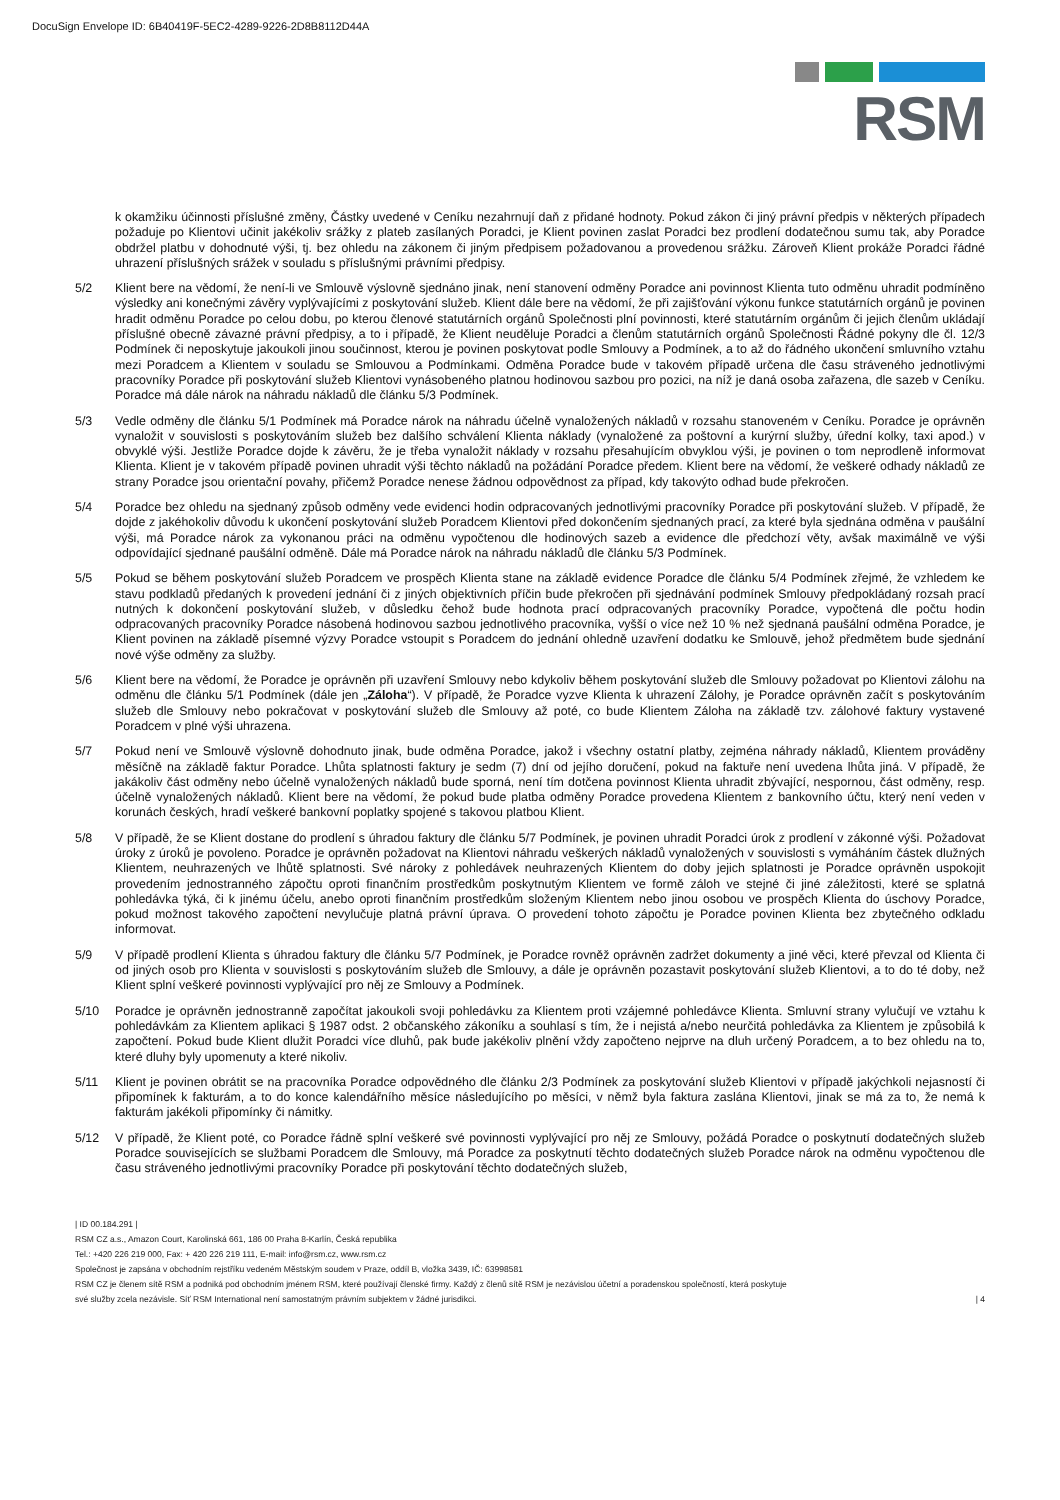DocuSign Envelope ID: 6B40419F-5EC2-4289-9226-2D8B8112D44A
RSM
k okamžiku účinnosti příslušné změny, Částky uvedené v Ceníku nezahrnují daň z přidané hodnoty. Pokud zákon či jiný právní předpis v některých případech požaduje po Klientovi učinit jakékoliv srážky z plateb zasílaných Poradci, je Klient povinen zaslat Poradci bez prodlení dodatečnou sumu tak, aby Poradce obdržel platbu v dohodnuté výši, tj. bez ohledu na zákonem či jiným předpisem požadovanou a provedenou srážku. Zároveň Klient prokáže Poradci řádné uhrazení příslušných srážek v souladu s příslušnými právními předpisy.
5/2 Klient bere na vědomí, že není-li ve Smlouvě výslovně sjednáno jinak, není stanovení odměny Poradce ani povinnost Klienta tuto odměnu uhradit podmíněno výsledky ani konečnými závěry vyplývajícími z poskytování služeb. Klient dále bere na vědomí, že při zajišťování výkonu funkce statutárních orgánů je povinen hradit odměnu Poradce po celou dobu, po kterou členové statutárních orgánů Společnosti plní povinnosti, které statutárním orgánům či jejich členům ukládají příslušné obecně závazné právní předpisy, a to i případě, že Klient neuděluje Poradci a členům statutárních orgánů Společnosti Řádné pokyny dle čl. 12/3 Podmínek či neposkytuje jakoukoli jinou součinnost, kterou je povinen poskytovat podle Smlouvy a Podmínek, a to až do řádného ukončení smluvního vztahu mezi Poradcem a Klientem v souladu se Smlouvou a Podmínkami. Odměna Poradce bude v takovém případě určena dle času stráveného jednotlivými pracovníky Poradce při poskytování služeb Klientovi vynásobeného platnou hodinovou sazbou pro pozici, na níž je daná osoba zařazena, dle sazeb v Ceníku. Poradce má dále nárok na náhradu nákladů dle článku 5/3 Podmínek.
5/3 Vedle odměny dle článku 5/1 Podmínek má Poradce nárok na náhradu účelně vynaložených nákladů v rozsahu stanoveném v Ceníku. Poradce je oprávněn vynaložit v souvislosti s poskytováním služeb bez dalšího schválení Klienta náklady (vynaložené za poštovní a kurýrní služby, úřední kolky, taxi apod.) v obvyklé výši. Jestliže Poradce dojde k závěru, že je třeba vynaložit náklady v rozsahu přesahujícím obvyklou výši, je povinen o tom neprodleně informovat Klienta. Klient je v takovém případě povinen uhradit výši těchto nákladů na požádání Poradce předem. Klient bere na vědomí, že veškeré odhady nákladů ze strany Poradce jsou orientační povahy, přičemž Poradce nenese žádnou odpovědnost za případ, kdy takovýto odhad bude překročen.
5/4 Poradce bez ohledu na sjednaný způsob odměny vede evidenci hodin odpracovaných jednotlivými pracovníky Poradce při poskytování služeb. V případě, že dojde z jakéhokoliv důvodu k ukončení poskytování služeb Poradcem Klientovi před dokončením sjednaných prací, za které byla sjednána odměna v paušální výši, má Poradce nárok za vykonanou práci na odměnu vypočtenou dle hodinových sazeb a evidence dle předchozí věty, avšak maximálně ve výši odpovídající sjednané paušální odměně. Dále má Poradce nárok na náhradu nákladů dle článku 5/3 Podmínek.
5/5 Pokud se během poskytování služeb Poradcem ve prospěch Klienta stane na základě evidence Poradce dle článku 5/4 Podmínek zřejmé, že vzhledem ke stavu podkladů předaných k provedení jednání či z jiných objektivních příčin bude překročen při sjednávání podmínek Smlouvy předpokládaný rozsah prací nutných k dokončení poskytování služeb, v důsledku čehož bude hodnota prací odpracovaných pracovníky Poradce, vypočtená dle počtu hodin odpracovaných pracovníky Poradce násobená hodinovou sazbou jednotlivého pracovníka, vyšší o více než 10 % než sjednaná paušální odměna Poradce, je Klient povinen na základě písemné výzvy Poradce vstoupit s Poradcem do jednání ohledně uzavření dodatku ke Smlouvě, jehož předmětem bude sjednání nové výše odměny za služby.
5/6 Klient bere na vědomí, že Poradce je oprávněn při uzavření Smlouvy nebo kdykoliv během poskytování služeb dle Smlouvy požadovat po Klientovi zálohu na odměnu dle článku 5/1 Podmínek (dále jen „Záloha“). V případě, že Poradce vyzve Klienta k uhrazení Zálohy, je Poradce oprávněn začít s poskytováním služeb dle Smlouvy nebo pokračovat v poskytování služeb dle Smlouvy až poté, co bude Klientem Záloha na základě tzv. zálohové faktury vystavené Poradcem v plné výši uhrazena.
5/7 Pokud není ve Smlouvě výslovně dohodnuto jinak, bude odměna Poradce, jakož i všechny ostatní platby, zejména náhrady nákladů, Klientem prováděny měsíčně na základě faktur Poradce. Lhůta splatnosti faktury je sedm (7) dní od jejího doručení, pokud na faktuře není uvedena lhůta jiná. V případě, že jakákoliv část odměny nebo účelně vynaložených nákladů bude sporná, není tím dotčena povinnost Klienta uhradit zbývající, nespornou, část odměny, resp. účelně vynaložených nákladů. Klient bere na vědomí, že pokud bude platba odměny Poradce provedena Klientem z bankovního účtu, který není veden v korunách českých, hradí veškeré bankovní poplatky spojené s takovou platbou Klient.
5/8 V případě, že se Klient dostane do prodlení s úhradou faktury dle článku 5/7 Podmínek, je povinen uhradit Poradci úrok z prodlení v zákonné výši. Požadovat úroky z úroků je povoleno. Poradce je oprávněn požadovat na Klientovi náhradu veškerých nákladů vynaložených v souvislosti s vymáháním částek dlužných Klientem, neuhrazených ve lhůtě splatnosti. Své nároky z pohledávek neuhrazených Klientem do doby jejich splatnosti je Poradce oprávněn uspokojit provedením jednostranného zápočtu oproti finančním prostředkům poskytnutým Klientem ve formě záloh ve stejné či jiné záležitosti, které se splatná pohledávka týká, či k jinému účelu, anebo oproti finančním prostředkům složeným Klientem nebo jinou osobou ve prospěch Klienta do úschovy Poradce, pokud možnost takového započtení nevylučuje platná právní úprava. O provedení tohoto zápočtu je Poradce povinen Klienta bez zbytečného odkladu informovat.
5/9 V případě prodlení Klienta s úhradou faktury dle článku 5/7 Podmínek, je Poradce rovněž oprávněn zadržet dokumenty a jiné věci, které převzal od Klienta či od jiných osob pro Klienta v souvislosti s poskytováním služeb dle Smlouvy, a dále je oprávněn pozastavit poskytování služeb Klientovi, a to do té doby, než Klient splní veškeré povinnosti vyplývající pro něj ze Smlouvy a Podmínek.
5/10 Poradce je oprávněn jednostranně započítat jakoukoli svoji pohledávku za Klientem proti vzájemné pohledávce Klienta. Smluvní strany vylučují ve vztahu k pohledávkám za Klientem aplikaci § 1987 odst. 2 občanského zákoníku a souhlasí s tím, že i nejistá a/nebo neurčitá pohledávka za Klientem je způsobilá k započtení. Pokud bude Klient dlužit Poradci více dluhů, pak bude jakékoliv plnění vždy započteno nejprve na dluh určený Poradcem, a to bez ohledu na to, které dluhy byly upomenuty a které nikoliv.
5/11 Klient je povinen obrátit se na pracovníka Poradce odpovědného dle článku 2/3 Podmínek za poskytování služeb Klientovi v případě jakýchkoli nejasností či připomínek k fakturám, a to do konce kalendářního měsíce následujícího po měsíci, v němž byla faktura zaslána Klientovi, jinak se má za to, že nemá k fakturám jakékoli připomínky či námitky.
5/12 V případě, že Klient poté, co Poradce řádně splní veškeré své povinnosti vyplývající pro něj ze Smlouvy, požádá Poradce o poskytnutí dodatečných služeb Poradce souvisejících se službami Poradcem dle Smlouvy, má Poradce za poskytnutí těchto dodatečných služeb Poradce nárok na odměnu vypočtenou dle času stráveného jednotlivými pracovníky Poradce při poskytování těchto dodatečných služeb,
| ID 00.184.291 |
RSM CZ a.s., Amazon Court, Karolinská 661, 186 00 Praha 8-Karlín, Česká republika
Tel.: +420 226 219 000, Fax: + 420 226 219 111, E-mail: info@rsm.cz, www.rsm.cz
Společnost je zapsána v obchodním rejstříku vedeném Městským soudem v Praze, oddíl B, vložka 3439, IČ: 63998581
RSM CZ je členem sítě RSM a podniká pod obchodním jménem RSM, které používají členské firmy. Každý z členů sítě RSM je nezávislou účetní a poradenskou společností, která poskytuje
své služby zcela nezávisle. Síť RSM International není samostatným právním subjektem v žádné jurisdikci. | 4